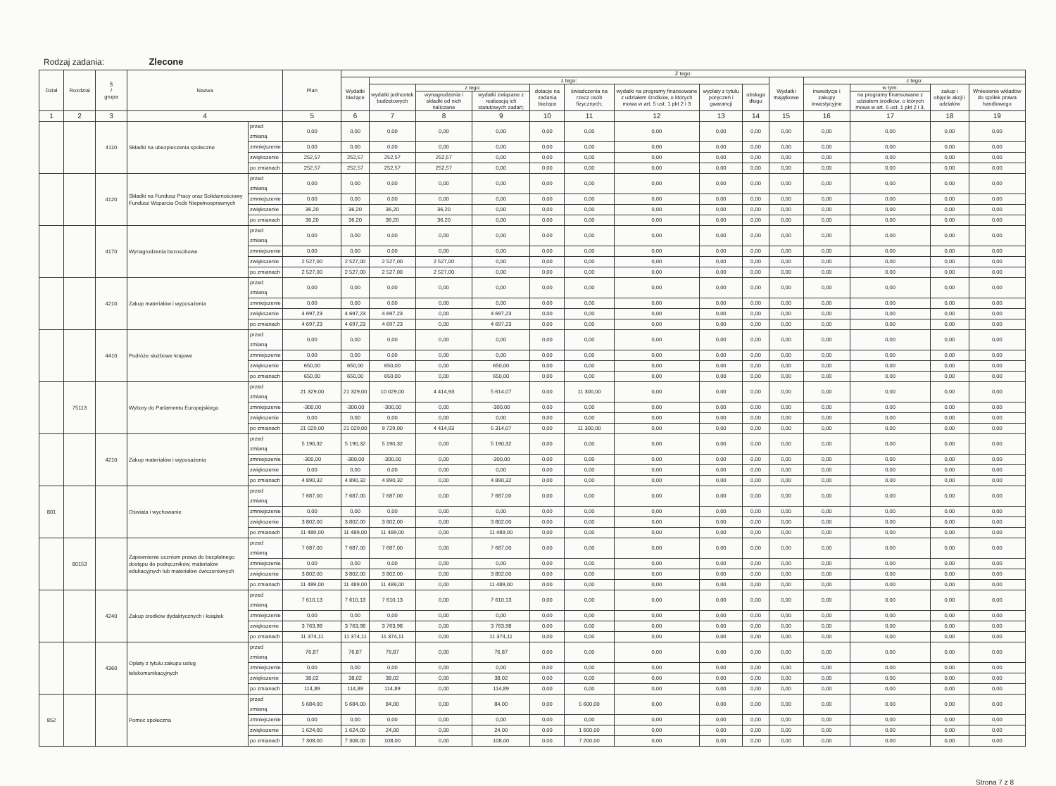Rodzaj zadania: Zlecone
| Dział | Rozdział | § / grupa | Nazwa | | Plan | Z tego: | | | | | | | | | | | | | |
| --- | --- | --- | --- | --- | --- | --- | --- | --- | --- | --- | --- | --- | --- | --- | --- | --- | --- | --- | --- |
| | | | | | | Wydatki bieżące | z tego: | | | | | | | | Wydatki majątkowe | z tego: | | | |
| | | | | | | | wydatki jednostek budżetowych | z tego: | | dotacje na zadania bieżące | świadczenia na rzecz osób fizycznych; | wydatki na programy finansowane z udziałem środków, o których mowa w art. 5 ust. 1 pkt 2 i 3 | wypłaty z tytułu poręczeń i gwarancji | obsługa długu | | inwestycje i zakupy inwestycyjne | w tym: | zakup i objęcie akcji i udziałów | Wniesienie wkładów do spółek prawa handlowego |
| | | | | | | | | wynagrodzenia i składki od nich naliczane | wydatki związane z realizacją ich statutowych zadań; | | | | | | | | na programy finansowane z udziałem środków, o których mowa w art. 5 ust. 1 pkt 2 i 3, | | |
| 1 | 2 | 3 | 4 | | 5 | 6 | 7 | 8 | 9 | 10 | 11 | 12 | 13 | 14 | 15 | 16 | 17 | 18 | 19 |
| | | 4110 | Składki na ubezpieczenia społeczne | przed zmianą | 0,00 | 0,00 | 0,00 | 0,00 | 0,00 | 0,00 | 0,00 | 0,00 | 0,00 | 0,00 | 0,00 | 0,00 | 0,00 | 0,00 | 0,00 |
| | | | | zmniejszenie | 0,00 | 0,00 | 0,00 | 0,00 | 0,00 | 0,00 | 0,00 | 0,00 | 0,00 | 0,00 | 0,00 | 0,00 | 0,00 | 0,00 | 0,00 |
| | | | | zwiększenie | 252,57 | 252,57 | 252,57 | 252,57 | 0,00 | 0,00 | 0,00 | 0,00 | 0,00 | 0,00 | 0,00 | 0,00 | 0,00 | 0,00 | 0,00 |
| | | | | po zmianach | 252,57 | 252,57 | 252,57 | 252,57 | 0,00 | 0,00 | 0,00 | 0,00 | 0,00 | 0,00 | 0,00 | 0,00 | 0,00 | 0,00 | 0,00 |
| | | 4120 | Składki na Fundusz Pracy oraz Solidarnościowy Fundusz Wsparcia Osób Niepełnosprawnych | przed zmianą | 0,00 | 0,00 | 0,00 | 0,00 | 0,00 | 0,00 | 0,00 | 0,00 | 0,00 | 0,00 | 0,00 | 0,00 | 0,00 | 0,00 | 0,00 |
| | | | | zmniejszenie | 0,00 | 0,00 | 0,00 | 0,00 | 0,00 | 0,00 | 0,00 | 0,00 | 0,00 | 0,00 | 0,00 | 0,00 | 0,00 | 0,00 | 0,00 |
| | | | | zwiększenie | 36,20 | 36,20 | 36,20 | 36,20 | 0,00 | 0,00 | 0,00 | 0,00 | 0,00 | 0,00 | 0,00 | 0,00 | 0,00 | 0,00 | 0,00 |
| | | | | po zmianach | 36,20 | 36,20 | 36,20 | 36,20 | 0,00 | 0,00 | 0,00 | 0,00 | 0,00 | 0,00 | 0,00 | 0,00 | 0,00 | 0,00 | 0,00 |
| | | 4170 | Wynagrodzenia bezosobowe | przed zmianą | 0,00 | 0,00 | 0,00 | 0,00 | 0,00 | 0,00 | 0,00 | 0,00 | 0,00 | 0,00 | 0,00 | 0,00 | 0,00 | 0,00 | 0,00 |
| | | | | zmniejszenie | 0,00 | 0,00 | 0,00 | 0,00 | 0,00 | 0,00 | 0,00 | 0,00 | 0,00 | 0,00 | 0,00 | 0,00 | 0,00 | 0,00 | 0,00 |
| | | | | zwiększenie | 2 527,00 | 2 527,00 | 2 527,00 | 2 527,00 | 0,00 | 0,00 | 0,00 | 0,00 | 0,00 | 0,00 | 0,00 | 0,00 | 0,00 | 0,00 | 0,00 |
| | | | | po zmianach | 2 527,00 | 2 527,00 | 2 527,00 | 2 527,00 | 0,00 | 0,00 | 0,00 | 0,00 | 0,00 | 0,00 | 0,00 | 0,00 | 0,00 | 0,00 | 0,00 |
| | | 4210 | Zakup materiałów i wyposażenia | przed zmianą | 0,00 | 0,00 | 0,00 | 0,00 | 0,00 | 0,00 | 0,00 | 0,00 | 0,00 | 0,00 | 0,00 | 0,00 | 0,00 | 0,00 | 0,00 |
| | | | | zmniejszenie | 0,00 | 0,00 | 0,00 | 0,00 | 0,00 | 0,00 | 0,00 | 0,00 | 0,00 | 0,00 | 0,00 | 0,00 | 0,00 | 0,00 | 0,00 |
| | | | | zwiększenie | 4 697,23 | 4 697,23 | 4 697,23 | 0,00 | 4 697,23 | 0,00 | 0,00 | 0,00 | 0,00 | 0,00 | 0,00 | 0,00 | 0,00 | 0,00 | 0,00 |
| | | | | po zmianach | 4 697,23 | 4 697,23 | 4 697,23 | 0,00 | 4 697,23 | 0,00 | 0,00 | 0,00 | 0,00 | 0,00 | 0,00 | 0,00 | 0,00 | 0,00 | 0,00 |
| | | 4410 | Podróże służbowe krajowe | przed zmianą | 0,00 | 0,00 | 0,00 | 0,00 | 0,00 | 0,00 | 0,00 | 0,00 | 0,00 | 0,00 | 0,00 | 0,00 | 0,00 | 0,00 | 0,00 |
| | | | | zmniejszenie | 0,00 | 0,00 | 0,00 | 0,00 | 0,00 | 0,00 | 0,00 | 0,00 | 0,00 | 0,00 | 0,00 | 0,00 | 0,00 | 0,00 | 0,00 |
| | | | | zwiększenie | 650,00 | 650,00 | 650,00 | 0,00 | 650,00 | 0,00 | 0,00 | 0,00 | 0,00 | 0,00 | 0,00 | 0,00 | 0,00 | 0,00 | 0,00 |
| | | | | po zmianach | 650,00 | 650,00 | 650,00 | 0,00 | 650,00 | 0,00 | 0,00 | 0,00 | 0,00 | 0,00 | 0,00 | 0,00 | 0,00 | 0,00 | 0,00 |
| | 75113 | | Wybory do Parlamentu Europejskiego | przed zmianą | 21 329,00 | 21 329,00 | 10 029,00 | 4 414,93 | 5 614,07 | 0,00 | 11 300,00 | 0,00 | 0,00 | 0,00 | 0,00 | 0,00 | 0,00 | 0,00 | 0,00 |
| | | | | zmniejszenie | -300,00 | -300,00 | -300,00 | 0,00 | -300,00 | 0,00 | 0,00 | 0,00 | 0,00 | 0,00 | 0,00 | 0,00 | 0,00 | 0,00 | 0,00 |
| | | | | zwiększenie | 0,00 | 0,00 | 0,00 | 0,00 | 0,00 | 0,00 | 0,00 | 0,00 | 0,00 | 0,00 | 0,00 | 0,00 | 0,00 | 0,00 | 0,00 |
| | | | | po zmianach | 21 029,00 | 21 029,00 | 9 729,00 | 4 414,93 | 5 314,07 | 0,00 | 11 300,00 | 0,00 | 0,00 | 0,00 | 0,00 | 0,00 | 0,00 | 0,00 | 0,00 |
| | | 4210 | Zakup materiałów i wyposażenia | przed zmianą | 5 190,32 | 5 190,32 | 5 190,32 | 0,00 | 5 190,32 | 0,00 | 0,00 | 0,00 | 0,00 | 0,00 | 0,00 | 0,00 | 0,00 | 0,00 | 0,00 |
| | | | | zmniejszenie | -300,00 | -300,00 | -300,00 | 0,00 | -300,00 | 0,00 | 0,00 | 0,00 | 0,00 | 0,00 | 0,00 | 0,00 | 0,00 | 0,00 | 0,00 |
| | | | | zwiększenie | 0,00 | 0,00 | 0,00 | 0,00 | 0,00 | 0,00 | 0,00 | 0,00 | 0,00 | 0,00 | 0,00 | 0,00 | 0,00 | 0,00 | 0,00 |
| | | | | po zmianach | 4 890,32 | 4 890,32 | 4 890,32 | 0,00 | 4 890,32 | 0,00 | 0,00 | 0,00 | 0,00 | 0,00 | 0,00 | 0,00 | 0,00 | 0,00 | 0,00 |
| 801 | | | Oświata i wychowanie | przed zmianą | 7 687,00 | 7 687,00 | 7 687,00 | 0,00 | 7 687,00 | 0,00 | 0,00 | 0,00 | 0,00 | 0,00 | 0,00 | 0,00 | 0,00 | 0,00 | 0,00 |
| | | | | zmniejszenie | 0,00 | 0,00 | 0,00 | 0,00 | 0,00 | 0,00 | 0,00 | 0,00 | 0,00 | 0,00 | 0,00 | 0,00 | 0,00 | 0,00 | 0,00 |
| | | | | zwiększenie | 3 802,00 | 3 802,00 | 3 802,00 | 0,00 | 3 802,00 | 0,00 | 0,00 | 0,00 | 0,00 | 0,00 | 0,00 | 0,00 | 0,00 | 0,00 | 0,00 |
| | | | | po zmianach | 11 489,00 | 11 489,00 | 11 489,00 | 0,00 | 11 489,00 | 0,00 | 0,00 | 0,00 | 0,00 | 0,00 | 0,00 | 0,00 | 0,00 | 0,00 | 0,00 |
| | 80153 | | Zapewnienie uczniom prawa do bezpłatnego dostępu do podręczników, materiałów edukacyjnych lub materiałów ćwiczeniowych | przed zmianą | 7 687,00 | 7 687,00 | 7 687,00 | 0,00 | 7 687,00 | 0,00 | 0,00 | 0,00 | 0,00 | 0,00 | 0,00 | 0,00 | 0,00 | 0,00 | 0,00 |
| | | | | zmniejszenie | 0,00 | 0,00 | 0,00 | 0,00 | 0,00 | 0,00 | 0,00 | 0,00 | 0,00 | 0,00 | 0,00 | 0,00 | 0,00 | 0,00 | 0,00 |
| | | | | zwiększenie | 3 802,00 | 3 802,00 | 3 802,00 | 0,00 | 3 802,00 | 0,00 | 0,00 | 0,00 | 0,00 | 0,00 | 0,00 | 0,00 | 0,00 | 0,00 | 0,00 |
| | | | | po zmianach | 11 489,00 | 11 489,00 | 11 489,00 | 0,00 | 11 489,00 | 0,00 | 0,00 | 0,00 | 0,00 | 0,00 | 0,00 | 0,00 | 0,00 | 0,00 | 0,00 |
| | | 4240 | Zakup środków dydaktycznych i książek | przed zmianą | 7 610,13 | 7 610,13 | 7 610,13 | 0,00 | 7 610,13 | 0,00 | 0,00 | 0,00 | 0,00 | 0,00 | 0,00 | 0,00 | 0,00 | 0,00 | 0,00 |
| | | | | zmniejszenie | 0,00 | 0,00 | 0,00 | 0,00 | 0,00 | 0,00 | 0,00 | 0,00 | 0,00 | 0,00 | 0,00 | 0,00 | 0,00 | 0,00 | 0,00 |
| | | | | zwiększenie | 3 763,98 | 3 763,98 | 3 763,98 | 0,00 | 3 763,98 | 0,00 | 0,00 | 0,00 | 0,00 | 0,00 | 0,00 | 0,00 | 0,00 | 0,00 | 0,00 |
| | | | | po zmianach | 11 374,11 | 11 374,11 | 11 374,11 | 0,00 | 11 374,11 | 0,00 | 0,00 | 0,00 | 0,00 | 0,00 | 0,00 | 0,00 | 0,00 | 0,00 | 0,00 |
| | | 4360 | Opłaty z tytułu zakupu usług telekomunikacyjnych | przed zmianą | 76,87 | 76,87 | 76,87 | 0,00 | 76,87 | 0,00 | 0,00 | 0,00 | 0,00 | 0,00 | 0,00 | 0,00 | 0,00 | 0,00 | 0,00 |
| | | | | zmniejszenie | 0,00 | 0,00 | 0,00 | 0,00 | 0,00 | 0,00 | 0,00 | 0,00 | 0,00 | 0,00 | 0,00 | 0,00 | 0,00 | 0,00 | 0,00 |
| | | | | zwiększenie | 38,02 | 38,02 | 38,02 | 0,00 | 38,02 | 0,00 | 0,00 | 0,00 | 0,00 | 0,00 | 0,00 | 0,00 | 0,00 | 0,00 | 0,00 |
| | | | | po zmianach | 114,89 | 114,89 | 114,89 | 0,00 | 114,89 | 0,00 | 0,00 | 0,00 | 0,00 | 0,00 | 0,00 | 0,00 | 0,00 | 0,00 | 0,00 |
| 852 | | | Pomoc społeczna | przed zmianą | 5 684,00 | 5 684,00 | 84,00 | 0,00 | 84,00 | 0,00 | 5 600,00 | 0,00 | 0,00 | 0,00 | 0,00 | 0,00 | 0,00 | 0,00 | 0,00 |
| | | | | zmniejszenie | 0,00 | 0,00 | 0,00 | 0,00 | 0,00 | 0,00 | 0,00 | 0,00 | 0,00 | 0,00 | 0,00 | 0,00 | 0,00 | 0,00 | 0,00 |
| | | | | zwiększenie | 1 624,00 | 1 624,00 | 24,00 | 0,00 | 24,00 | 0,00 | 1 600,00 | 0,00 | 0,00 | 0,00 | 0,00 | 0,00 | 0,00 | 0,00 | 0,00 |
| | | | | po zmianach | 7 308,00 | 7 308,00 | 108,00 | 0,00 | 108,00 | 0,00 | 7 200,00 | 0,00 | 0,00 | 0,00 | 0,00 | 0,00 | 0,00 | 0,00 | 0,00 |
Strona 7 z 8